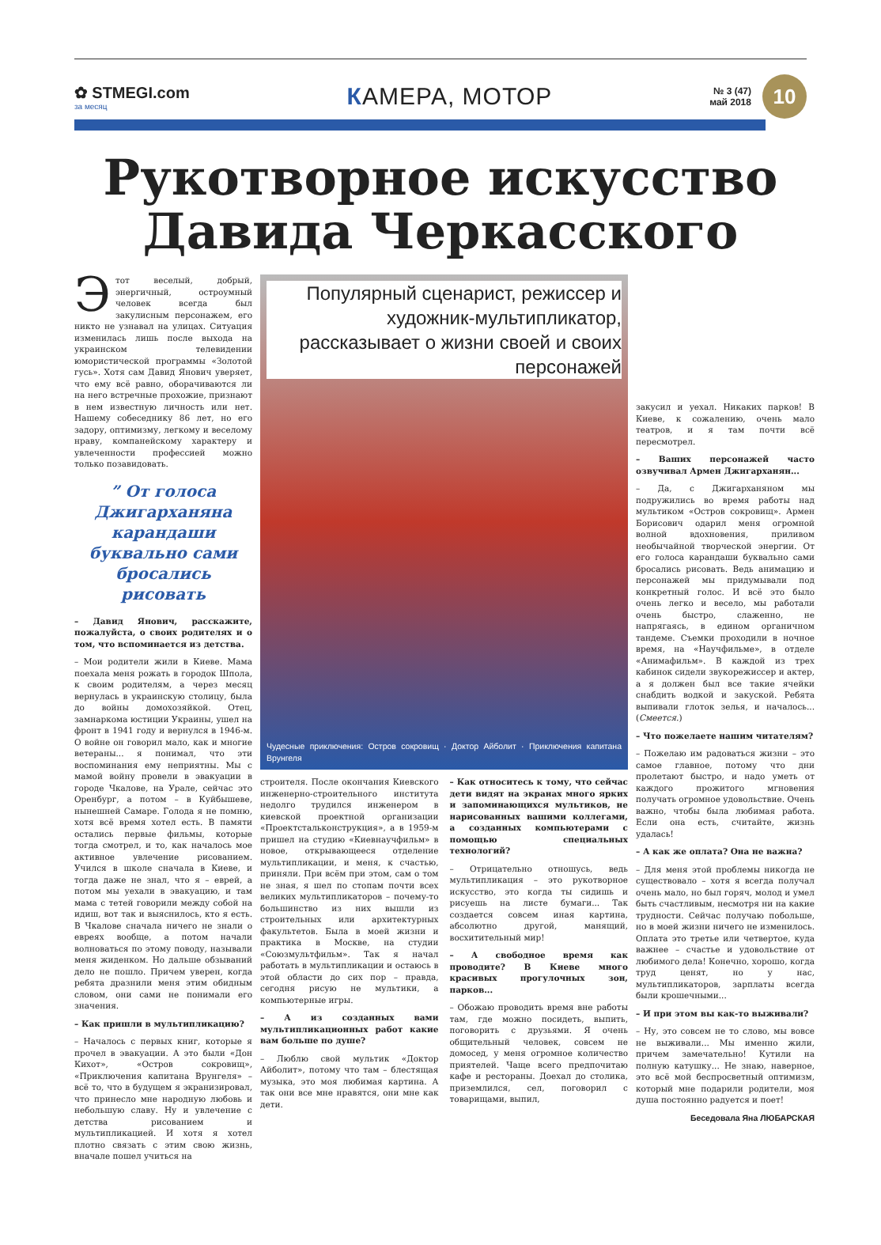✿ STMEGI.com
за месяц
КАМЕРА, МОТОР
№ 3 (47)
май 2018
10
Рукотворное искусство Давида Черкасского
Этот веселый, добрый, энергичный, остроумный человек всегда был закулисным персонажем, его никто не узнавал на улицах. Ситуация изменилась лишь после выхода на украинском телевидении юмористической программы «Золотой гусь». Хотя сам Давид Янович уверяет, что ему всё равно, оборачиваются ли на него встречные прохожие, признают в нем известную личность или нет. Нашему собеседнику 86 лет, но его задору, оптимизму, легкому и веселому нраву, компанейскому характеру и увлеченности профессией можно только позавидовать.
” От голоса Джигарханяна карандаши буквально сами бросались рисовать
– Давид Янович, расскажите, пожалуйста, о своих родителях и о том, что вспоминается из детства.
– Мои родители жили в Киеве. Мама поехала меня рожать в городок Шпола, к своим родителям, а через месяц вернулась в украинскую столицу, была до войны домохозяйкой. Отец, замнаркома юстиции Украины, ушел на фронт в 1941 году и вернулся в 1946-м. О войне он говорил мало, как и многие ветераны... я понимал, что эти воспоминания ему неприятны. Мы с мамой войну провели в эвакуации в городе Чкалове, на Урале, сейчас это Оренбург, а потом – в Куйбышеве, нынешней Самаре. Голода я не помню, хотя всё время хотел есть. В памяти остались первые фильмы, которые тогда смотрел, и то, как началось мое активное увлечение рисованием. Учился в школе сначала в Киеве, и тогда даже не знал, что я – еврей, а потом мы уехали в эвакуацию, и там мама с тетей говорили между собой на идиш, вот так и выяснилось, кто я есть. В Чкалове сначала ничего не знали о евреях вообще, а потом начали волноваться по этому поводу, называли меня жиденком. Но дальше обзываний дело не пошло. Причем уверен, когда ребята дразнили меня этим обидным словом, они сами не понимали его значения.
– Как пришли в мультипликацию?
– Началось с первых книг, которые я прочел в эвакуации. А это были «Дон Кихот», «Остров сокровищ», «Приключения капитана Врунгеля» – всё то, что в будущем я экранизировал, что принесло мне народную любовь и небольшую славу. Ну и увлечение с детства рисованием и мультипликацией. И хотя я хотел плотно связать с этим свою жизнь, вначале пошел учиться на
Популярный сценарист, режиссер и художник-мультипликатор, рассказывает о жизни своей и своих персонажей
Чудесные приключения: Остров сокровищ · Доктор Айболит · Приключения капитана Врунгеля
строителя. После окончания Киевского инженерно-строительного института недолго трудился инженером в киевской проектной организации «Проектстальконструкция», а в 1959-м пришел на студию «Киевнаучфильм» в новое, открывающееся отделение мультипликации, и меня, к счастью, приняли. При всём при этом, сам о том не зная, я шел по стопам почти всех великих мультипликаторов – почему-то большинство из них вышли из строительных или архитектурных факультетов. Была в моей жизни и практика в Москве, на студии «Союзмультфильм». Так я начал работать в мультипликации и остаюсь в этой области до сих пор – правда, сегодня рисую не мультики, а компьютерные игры.
– А из созданных вами мультипликационных работ какие вам больше по душе?
– Люблю свой мультик «Доктор Айболит», потому что там – блестящая музыка, это моя любимая картина. А так они все мне нравятся, они мне как дети.
– Как относитесь к тому, что сейчас дети видят на экранах много ярких и запоминающихся мультиков, не нарисованных вашими коллегами, а созданных компьютерами с помощью специальных технологий?
– Отрицательно отношусь, ведь мультипликация – это рукотворное искусство, это когда ты сидишь и рисуешь на листе бумаги... Так создается совсем иная картина, абсолютно другой, манящий, восхитительный мир!
– А свободное время как проводите? В Киеве много красивых прогулочных зон, парков...
– Обожаю проводить время вне работы там, где можно посидеть, выпить, поговорить с друзьями. Я очень общительный человек, совсем не домосед, у меня огромное количество приятелей. Чаще всего предпочитаю кафе и рестораны. Доехал до столика, приземлился, сел, поговорил с товарищами, выпил,
закусил и уехал. Никаких парков! В Киеве, к сожалению, очень мало театров, и я там почти всё пересмотрел.
– Ваших персонажей часто озвучивал Армен Джигарханян...
– Да, с Джигарханяном мы подружились во время работы над мультиком «Остров сокровищ». Армен Борисович одарил меня огромной волной вдохновения, приливом необычайной творческой энергии. От его голоса карандаши буквально сами бросались рисовать. Ведь анимацию и персонажей мы придумывали под конкретный голос. И всё это было очень легко и весело, мы работали очень быстро, слаженно, не напрягаясь, в едином органичном тандеме. Съемки проходили в ночное время, на «Научфильме», в отделе «Анимафильм». В каждой из трех кабинок сидели звукорежиссер и актер, а я должен был все такие ячейки снабдить водкой и закуской. Ребята выпивали глоток зелья, и началось... (Смеется.)
– Что пожелаете нашим читателям?
– Пожелаю им радоваться жизни – это самое главное, потому что дни пролетают быстро, и надо уметь от каждого прожитого мгновения получать огромное удовольствие. Очень важно, чтобы была любимая работа. Если она есть, считайте, жизнь удалась!
– А как же оплата? Она не важна?
– Для меня этой проблемы никогда не существовало – хотя я всегда получал очень мало, но был горяч, молод и умел быть счастливым, несмотря ни на какие трудности. Сейчас получаю побольше, но в моей жизни ничего не изменилось. Оплата это третье или четвертое, куда важнее – счастье и удовольствие от любимого дела! Конечно, хорошо, когда труд ценят, но у нас, мультипликаторов, зарплаты всегда были крошечными...
– И при этом вы как-то выживали?
– Ну, это совсем не то слово, мы вовсе не выживали... Мы именно жили, причем замечательно! Кутили на полную катушку... Не знаю, наверное, это всё мой беспросветный оптимизм, который мне подарили родители, моя душа постоянно радуется и поет!
Беседовала Яна ЛЮБАРСКАЯ